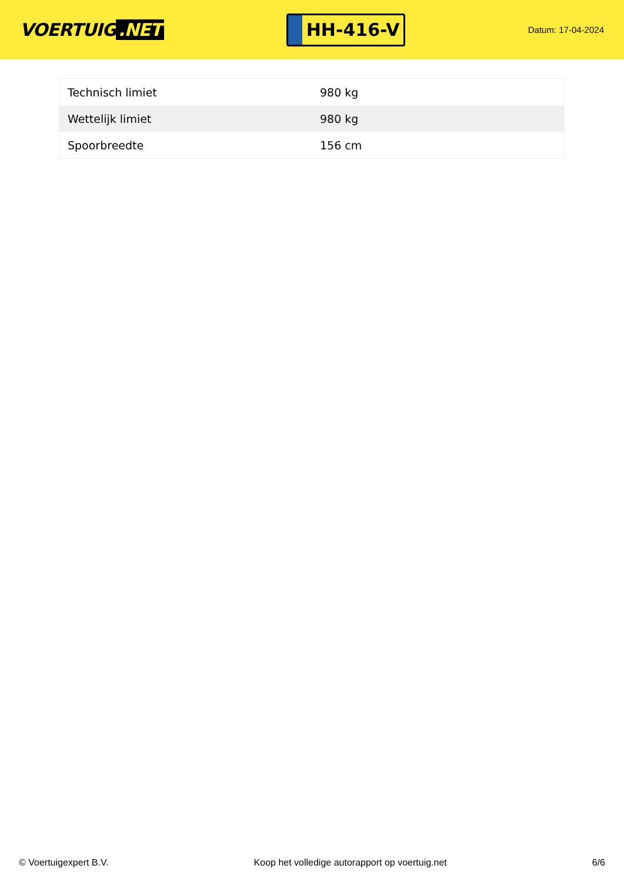VOERTUIG.NET
HH-416-V
Datum: 17-04-2024
| Technisch limiet | 980 kg |
| Wettelijk limiet | 980 kg |
| Spoorbreedte | 156 cm |
© Voertuigexpert B.V. Koop het volledige autorapport op voertuig.net 6/6